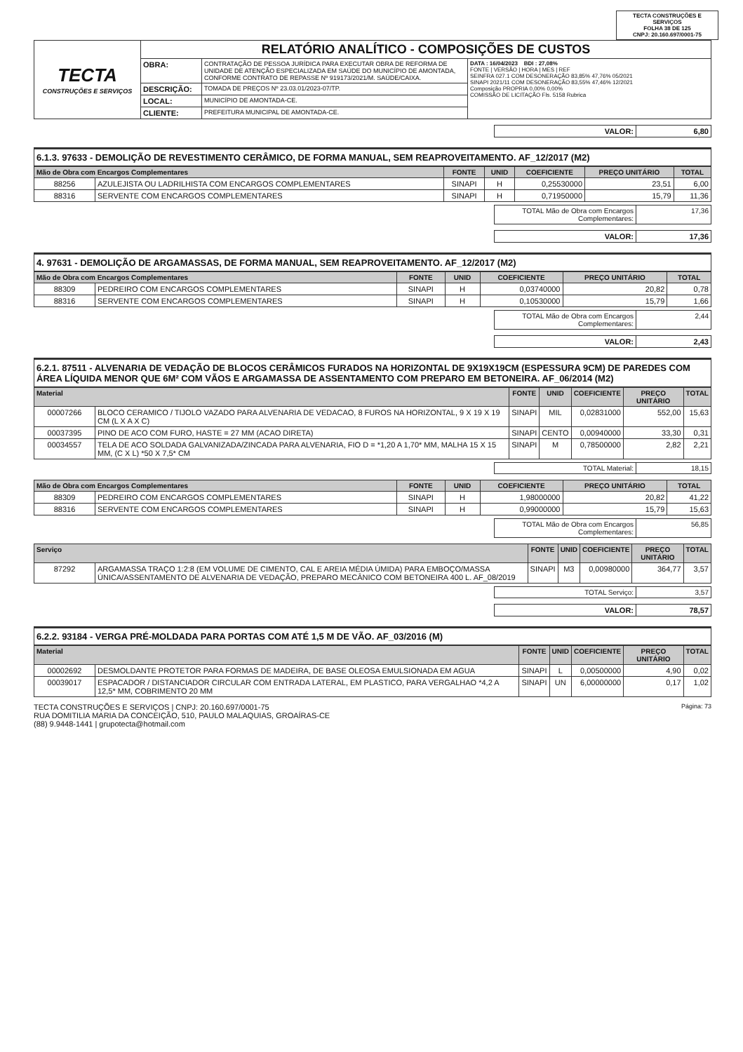TECTA CONSTRUÇÕES E SERVIÇOS
FOLHA 38 DE 125
CNPJ: 20.160.697/0001-75
| TECTA CONSTRUÇÕES E SERVIÇOS | RELATÓRIO ANALÍTICO - COMPOSIÇÕES DE CUSTOS | | |
| | OBRA: | CONTRATAÇÃO DE PESSOA JURÍDICA PARA EXECUTAR OBRA DE REFORMA DE UNIDADE DE ATENÇÃO ESPECIALIZADA EM SAÚDE DO MUNICÍPIO DE AMONTADA, CONFORME CONTRATO DE REPASSE Nº 919173/2021/M. SAÚDE/CAIXA. | DATA : 16/04/2023 BDI : 27,08% FONTE / VERSÃO / HORA / MES / REF SEINFRA 027.1 COM DESONERAÇÃO 83,85% 47,76% 05/2021 SINAPI 2021/11 COM DESONERAÇÃO 83,55% 47,46% 12/2021 Composição PROPRIA 0,00% 0,00% COMISSÃO DE LICITAÇÃO Fls. 5158 Rubrica |
| | DESCRIÇÃO: | TOMADA DE PREÇOS Nº 23.03.01/2023-07/TP. | |
| | LOCAL: | MUNICÍPIO DE AMONTADA-CE. | |
| | CLIENTE: | PREFEITURA MUNICIPAL DE AMONTADA-CE. | |
| VALOR: | 6,80 |
6.1.3. 97633 - DEMOLIÇÃO DE REVESTIMENTO CERÂMICO, DE FORMA MANUAL, SEM REAPROVEITAMENTO. AF_12/2017 (M2)
| Mão de Obra com Encargos Complementares | | FONTE | UNID | COEFICIENTE | PREÇO UNITÁRIO | TOTAL |
| --- | --- | --- | --- | --- | --- | --- |
| 88256 | AZULEJISTA OU LADRILHISTA COM ENCARGOS COMPLEMENTARES | SINAPI | H | 0,25530000 | 23,51 | 6,00 |
| 88316 | SERVENTE COM ENCARGOS COMPLEMENTARES | SINAPI | H | 0,71950000 | 15,79 | 11,36 |
| TOTAL Mão de Obra com Encargos Complementares: | 17,36 |
| VALOR: | 17,36 |
4. 97631 - DEMOLIÇÃO DE ARGAMASSAS, DE FORMA MANUAL, SEM REAPROVEITAMENTO. AF_12/2017 (M2)
| Mão de Obra com Encargos Complementares | | FONTE | UNID | COEFICIENTE | PREÇO UNITÁRIO | TOTAL |
| --- | --- | --- | --- | --- | --- | --- |
| 88309 | PEDREIRO COM ENCARGOS COMPLEMENTARES | SINAPI | H | 0,03740000 | 20,82 | 0,78 |
| 88316 | SERVENTE COM ENCARGOS COMPLEMENTARES | SINAPI | H | 0,10530000 | 15,79 | 1,66 |
| TOTAL Mão de Obra com Encargos Complementares: | 2,44 |
| VALOR: | 2,43 |
6.2.1. 87511 - ALVENARIA DE VEDAÇÃO DE BLOCOS CERÂMICOS FURADOS NA HORIZONTAL DE 9X19X19CM (ESPESSURA 9CM) DE PAREDES COM ÁREA LÍQUIDA MENOR QUE 6M² COM VÃOS E ARGAMASSA DE ASSENTAMENTO COM PREPARO EM BETONEIRA. AF_06/2014 (M2)
| Material | | FONTE | UNID | COEFICIENTE | PREÇO UNITÁRIO | TOTAL |
| --- | --- | --- | --- | --- | --- | --- |
| 00007266 | BLOCO CERAMICO / TIJOLO VAZADO PARA ALVENARIA DE VEDACAO, 8 FUROS NA HORIZONTAL, 9 X 19 X 19 CM (L X A X C) | SINAPI | MIL | 0,02831000 | 552,00 | 15,63 |
| 00037395 | PINO DE ACO COM FURO, HASTE = 27 MM (ACAO DIRETA) | SINAPI | CENTO | 0,00940000 | 33,30 | 0,31 |
| 00034557 | TELA DE ACO SOLDADA GALVANIZADA/ZINCADA PARA ALVENARIA, FIO D = *1,20 A 1,70* MM, MALHA 15 X 15 MM, (C X L) *50 X 7,5* CM | SINAPI | M | 0,78500000 | 2,82 | 2,21 |
| TOTAL Material: | 18,15 |
| Mão de Obra com Encargos Complementares | | FONTE | UNID | COEFICIENTE | PREÇO UNITÁRIO | TOTAL |
| --- | --- | --- | --- | --- | --- | --- |
| 88309 | PEDREIRO COM ENCARGOS COMPLEMENTARES | SINAPI | H | 1,98000000 | 20,82 | 41,22 |
| 88316 | SERVENTE COM ENCARGOS COMPLEMENTARES | SINAPI | H | 0,99000000 | 15,79 | 15,63 |
| TOTAL Mão de Obra com Encargos Complementares: | 56,85 |
| Serviço | | FONTE | UNID | COEFICIENTE | PREÇO UNITÁRIO | TOTAL |
| --- | --- | --- | --- | --- | --- | --- |
| 87292 | ARGAMASSA TRAÇO 1:2:8 (EM VOLUME DE CIMENTO, CAL E AREIA MÉDIA ÚMIDA) PARA EMBOÇO/MASSA ÚNICA/ASSENTAMENTO DE ALVENARIA DE VEDAÇÃO, PREPARO MECÂNICO COM BETONEIRA 400 L. AF_08/2019 | SINAPI | M3 | 0,00980000 | 364,77 | 3,57 |
| TOTAL Serviço: | 3,57 |
| VALOR: | 78,57 |
6.2.2. 93184 - VERGA PRÉ-MOLDADA PARA PORTAS COM ATÉ 1,5 M DE VÃO. AF_03/2016 (M)
| Material | | FONTE | UNID | COEFICIENTE | PREÇO UNITÁRIO | TOTAL |
| --- | --- | --- | --- | --- | --- | --- |
| 00002692 | DESMOLDANTE PROTETOR PARA FORMAS DE MADEIRA, DE BASE OLEOSA EMULSIONADA EM AGUA | SINAPI | L | 0,00500000 | 4,90 | 0,02 |
| 00039017 | ESPACADOR / DISTANCIADOR CIRCULAR COM ENTRADA LATERAL, EM PLASTICO, PARA VERGALHAO *4,2 A 12,5* MM, COBRIMENTO 20 MM | SINAPI | UN | 6,00000000 | 0,17 | 1,02 |
TECTA CONSTRUÇÕES E SERVIÇOS | CNPJ: 20.160.697/0001-75
RUA DOMITILIA MARIA DA CONCEIÇÃO, 510, PAULO MALAQUIAS, GROAÍRAS-CE
(88) 9.9448-1441 | grupotecta@hotmail.com
Página: 73